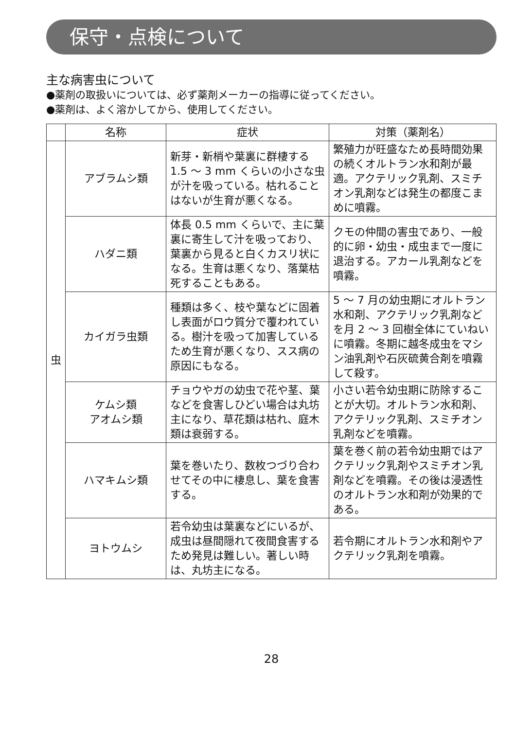保守・点検について
主な病害虫について
●薬剤の取扱いについては、必ず薬剤メーカーの指導に従ってください。
●薬剤は、よく溶かしてから、使用してください。
| | 名称 | 症状 | 対策（薬剤名） |
| --- | --- | --- | --- |
| 虫 | アブラムシ類 | 新芽・新梢や葉裏に群棲する 1.5 〜 3 mm くらいの小さな虫が汁を吸っている。枯れることはないが生育が悪くなる。 | 繁殖力が旺盛なため長時間効果の続くオルトラン水和剤が最適。アクテリック乳剤、スミチオン乳剤などは発生の都度こまめに噴霧。 |
| | ハダニ類 | 体長 0.5 mm くらいで、主に葉裏に寄生して汁を吸っており、葉裏から見ると白くカスリ状になる。生育は悪くなり、落葉枯死することもある。 | クモの仲間の害虫であり、一般的に卵・幼虫・成虫まで一度に退治する。アカール乳剤などを噴霧。 |
| | カイガラ虫類 | 種類は多く、枝や葉などに固着し表面がロウ質分で覆われている。樹汁を吸って加害しているため生育が悪くなり、スス病の原因にもなる。 | 5 〜 7 月の幼虫期にオルトラン水和剤、アクテリック乳剤などを月 2 〜 3 回樹全体にていねいに噴霧。冬期に越冬成虫をマシン油乳剤や石灰硫黄合剤を噴霧して殺す。 |
| | ケムシ類 アオムシ類 | チョウやガの幼虫で花や茎、葉などを食害しひどい場合は丸坊主になり、草花類は枯れ、庭木類は衰弱する。 | 小さい若令幼虫期に防除することが大切。オルトラン水和剤、アクテリック乳剤、スミチオン乳剤などを噴霧。 |
| | ハマキムシ類 | 葉を巻いたり、数枚つづり合わせてその中に棲息し、葉を食害する。 | 葉を巻く前の若令幼虫期ではアクテリック乳剤やスミチオン乳剤などを噴霧。その後は浸透性のオルトラン水和剤が効果的である。 |
| | ヨトウムシ | 若令幼虫は葉裏などにいるが、成虫は昼間隠れて夜間食害するため発見は難しい。著しい時は、丸坊主になる。 | 若令期にオルトラン水和剤やアクテリック乳剤を噴霧。 |
28